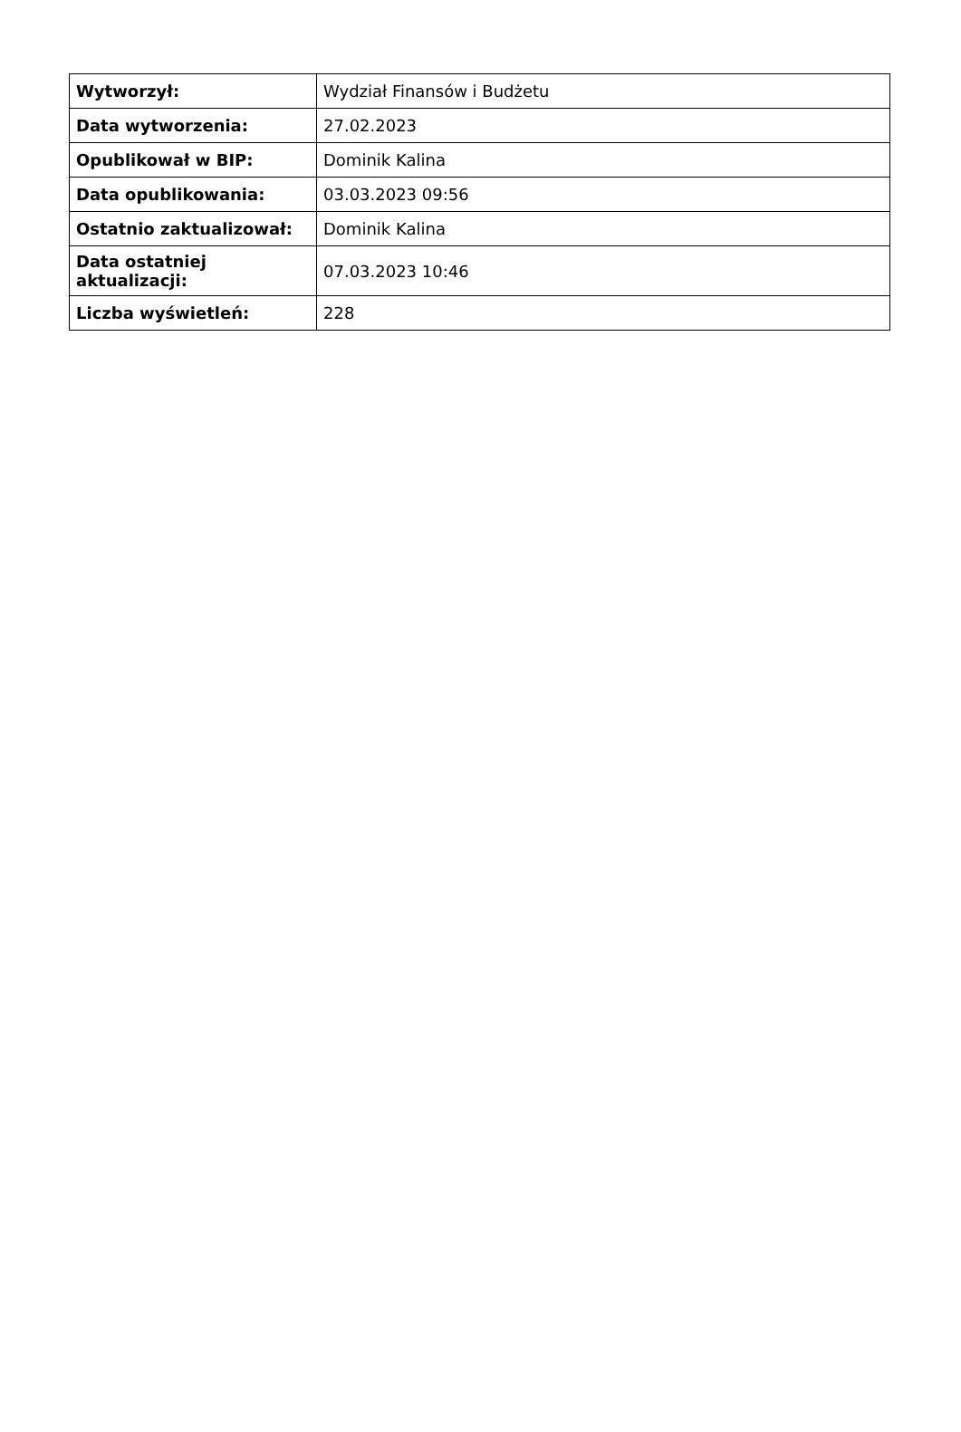| Wytworzył: | Wydział Finansów i Budżetu |
| Data wytworzenia: | 27.02.2023 |
| Opublikował w BIP: | Dominik Kalina |
| Data opublikowania: | 03.03.2023 09:56 |
| Ostatnio zaktualizował: | Dominik Kalina |
| Data ostatniej aktualizacji: | 07.03.2023 10:46 |
| Liczba wyświetleń: | 228 |